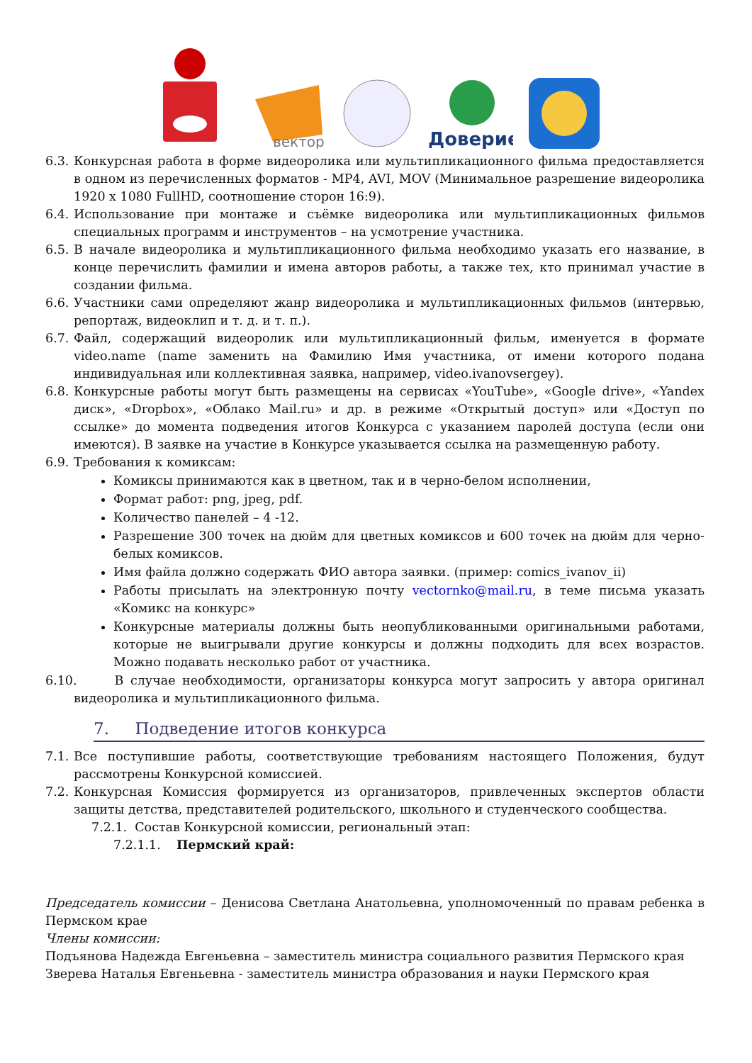вектор
Доверие
6.3. Конкурсная работа в форме видеоролика или мультипликационного фильма предоставляется в одном из перечисленных форматов - MP4, AVI, MOV (Минимальное разрешение видеоролика 1920 х 1080 FullHD, соотношение сторон 16:9).
6.4. Использование при монтаже и съёмке видеоролика или мультипликационных фильмов специальных программ и инструментов – на усмотрение участника.
6.5. В начале видеоролика и мультипликационного фильма необходимо указать его название, в конце перечислить фамилии и имена авторов работы, а также тех, кто принимал участие в создании фильма.
6.6. Участники сами определяют жанр видеоролика и мультипликационных фильмов (интервью, репортаж, видеоклип и т. д. и т. п.).
6.7. Файл, содержащий видеоролик или мультипликационный фильм, именуется в формате video.name (name заменить на Фамилию Имя участника, от имени которого подана индивидуальная или коллективная заявка, например, video.ivanovsergey).
6.8. Конкурсные работы могут быть размещены на сервисах «YouTube», «Google drive», «Yandex диск», «Dropbox», «Облако Mail.ru» и др. в режиме «Открытый доступ» или «Доступ по ссылке» до момента подведения итогов Конкурса с указанием паролей доступа (если они имеются). В заявке на участие в Конкурсе указывается ссылка на размещенную работу.
6.9. Требования к комиксам:
Комиксы принимаются как в цветном, так и в черно-белом исполнении,
Формат работ: png, jpeg, pdf.
Количество панелей – 4 -12.
Разрешение 300 точек на дюйм для цветных комиксов и 600 точек на дюйм для черно-белых комиксов.
Имя файла должно содержать ФИО автора заявки. (пример: comics_ivanov_ii)
Работы присылать на электронную почту vectornko@mail.ru, в теме письма указать «Комикс на конкурс»
Конкурсные материалы должны быть неопубликованными оригинальными работами, которые не выигрывали другие конкурсы и должны подходить для всех возрастов. Можно подавать несколько работ от участника.
6.10. В случае необходимости, организаторы конкурса могут запросить у автора оригинал видеоролика и мультипликационного фильма.
7. Подведение итогов конкурса
7.1. Все поступившие работы, соответствующие требованиям настоящего Положения, будут рассмотрены Конкурсной комиссией.
7.2. Конкурсная Комиссия формируется из организаторов, привлеченных экспертов области защиты детства, представителей родительского, школьного и студенческого сообщества.
7.2.1. Состав Конкурсной комиссии, региональный этап:
7.2.1.1. Пермский край:
Председатель комиссии – Денисова Светлана Анатольевна, уполномоченный по правам ребенка в Пермском крае
Члены комиссии:
Подъянова Надежда Евгеньевна – заместитель министра социального развития Пермского края
Зверева Наталья Евгеньевна - заместитель министра образования и науки Пермского края